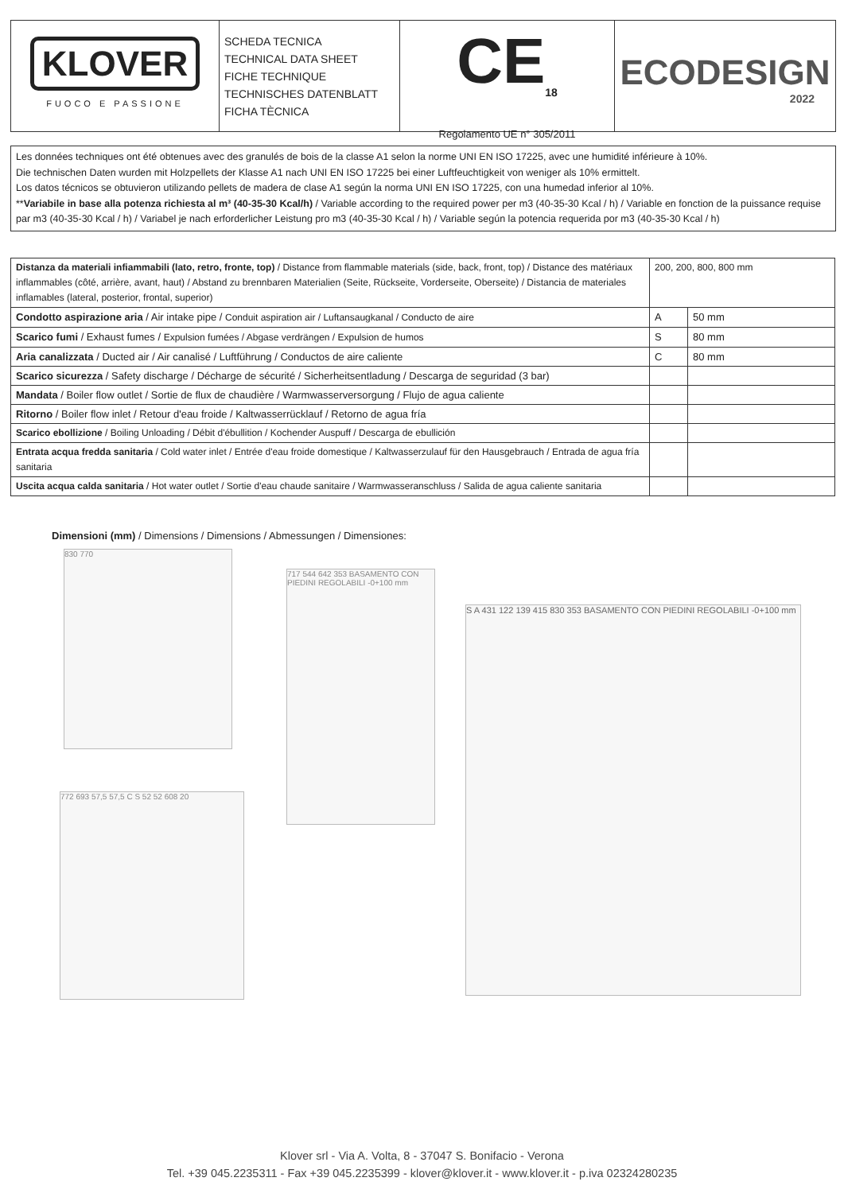KLOVER
FUOCO E PASSIONE
SCHEDA TECNICA
TECHNICAL DATA SHEET
FICHE TECHNIQUE
TECHNISCHES DATENBLATT
FICHA TÈCNICA
CE<sub>18</sub>
Regolamento UE n° 305/2011
ECODESIGN
2022
Les données techniques ont été obtenues avec des granulés de bois de la classe A1 selon la norme UNI EN ISO 17225, avec une humidité inférieure à 10%.
Die technischen Daten wurden mit Holzpellets der Klasse A1 nach UNI EN ISO 17225 bei einer Luftfeuchtigkeit von weniger als 10% ermittelt.
Los datos técnicos se obtuvieron utilizando pellets de madera de clase A1 según la norma UNI EN ISO 17225, con una humedad inferior al 10%.
**Variabile in base alla potenza richiesta al m³ (40-35-30 Kcal/h) / Variable according to the required power per m3 (40-35-30 Kcal / h) / Variable en fonction de la puissance requise par m3 (40-35-30 Kcal / h) / Variabel je nach erforderlicher Leistung pro m3 (40-35-30 Kcal / h) / Variable según la potencia requerida por m3 (40-35-30 Kcal / h)
| Distanza da materiali infiammabili (lato, retro, fronte, top) / Distance from flammable materials (side, back, front, top) / Distance des matériaux inflammables (côté, arrière, avant, haut) / Abstand zu brennbaren Materialien (Seite, Rückseite, Vorderseite, Oberseite) / Distancia de materiales inflamables (lateral, posterior, frontal, superior) | 200, 200, 800, 800 mm | |
| Condotto aspirazione aria / Air intake pipe / Conduit aspiration air / Luftansaugkanal / Conducto de aire | A | 50 mm |
| Scarico fumi / Exhaust fumes / Expulsion fumées / Abgase verdrängen / Expulsion de humos | S | 80 mm |
| Aria canalizzata / Ducted air / Air canalisé / Luftführung / Conductos de aire caliente | C | 80 mm |
| Scarico sicurezza / Safety discharge / Décharge de sécurité / Sicherheitsentladung / Descarga de seguridad (3 bar) | | |
| Mandata / Boiler flow outlet / Sortie de flux de chaudière / Warmwasserversorgung / Flujo de agua caliente | | |
| Ritorno / Boiler flow inlet / Retour d'eau froide / Kaltwasserrücklauf / Retorno de agua fría | | |
| Scarico ebollizione / Boiling Unloading / Débit d'ébullition / Kochender Auspuff / Descarga de ebullición | | |
| Entrata acqua fredda sanitaria / Cold water inlet / Entrée d'eau froide domestique / Kaltwasserzulauf für den Hausgebrauch / Entrada de agua fría sanitaria | | |
| Uscita acqua calda sanitaria / Hot water outlet / Sortie d'eau chaude sanitaire / Warmwasseranschluss / Salida de agua caliente sanitaria | | |
Dimensioni (mm) / Dimensions / Dimensions / Abmessungen / Dimensiones:
830 770
772 693 57,5 57,5 C S 52 52 608 20
717 544 642 353 BASAMENTO CON PIEDINI REGOLABILI -0+100 mm
S A 431 122 139 415 830 353 BASAMENTO CON PIEDINI REGOLABILI -0+100 mm
Klover srl - Via A. Volta, 8 - 37047 S. Bonifacio - Verona
Tel. +39 045.2235311 - Fax +39 045.2235399 - klover@klover.it - www.klover.it - p.iva 02324280235